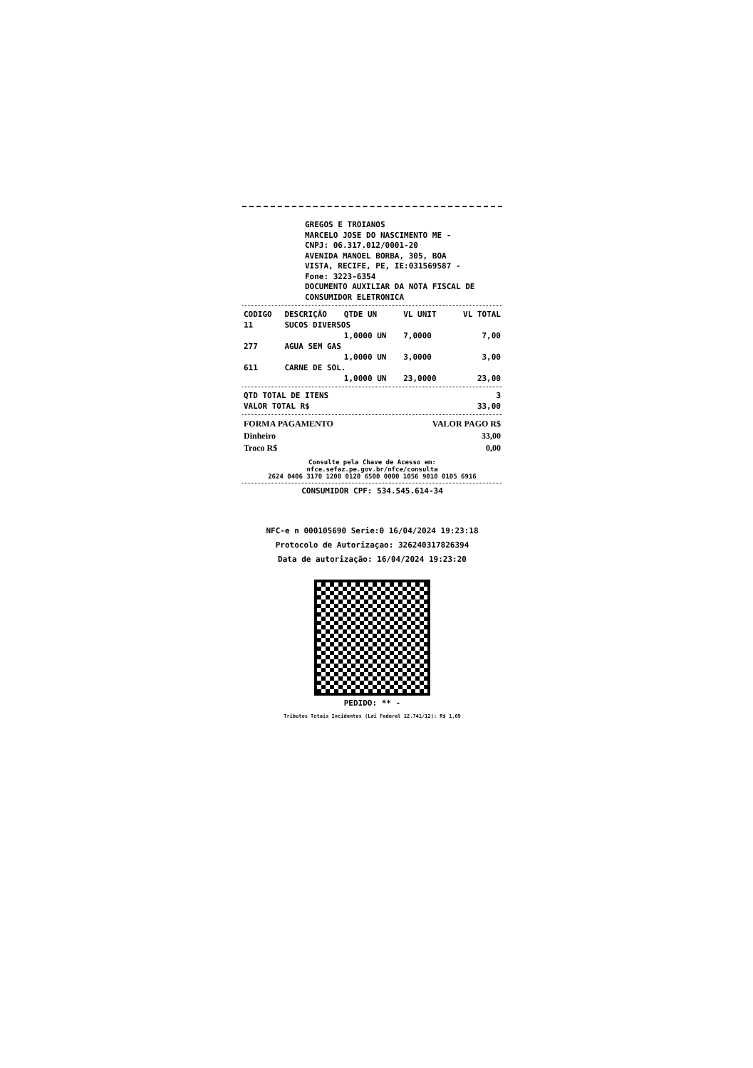GREGOS E TROIANOS
MARCELO JOSE DO NASCIMENTO ME -
CNPJ: 06.317.012/0001-20
AVENIDA MANOEL BORBA, 305, BOA
VISTA, RECIFE, PE, IE:031569587 -
Fone: 3223-6354
DOCUMENTO AUXILIAR DA NOTA FISCAL DE
CONSUMIDOR ELETRONICA
| CODIGO | DESCRIÇÃO | QTDE UN | VL UNIT | VL TOTAL |
| --- | --- | --- | --- | --- |
| 11 | SUCOS DIVERSOS | | | |
| | | 1,0000 UN | 7,0000 | 7,00 |
| 277 | AGUA SEM GAS | | | |
| | | 1,0000 UN | 3,0000 | 3,00 |
| 611 | CARNE DE SOL. | | | |
| | | 1,0000 UN | 23,0000 | 23,00 |
| QTD TOTAL DE ITENS | 3 |
| VALOR TOTAL R$ | 33,00 |
| FORMA PAGAMENTO | VALOR PAGO R$ |
| Dinheiro | 33,00 |
| Troco R$ | 0,00 |
Consulte pela Chave de Acesso em:
nfce.sefaz.pe.gov.br/nfce/consulta
2624 0406 3170 1200 0120 6500 0000 1056 9010 0105 6916
CONSUMIDOR CPF: 534.545.614-34
NFC-e n 000105690 Serie:0 16/04/2024 19:23:18
Protocolo de Autorizaçao: 326240317826394
Data de autorização: 16/04/2024 19:23:20
PEDIDO: ** -
Tributos Totais Incidentes (Lei Federal 12.741/12): R$ 1,69